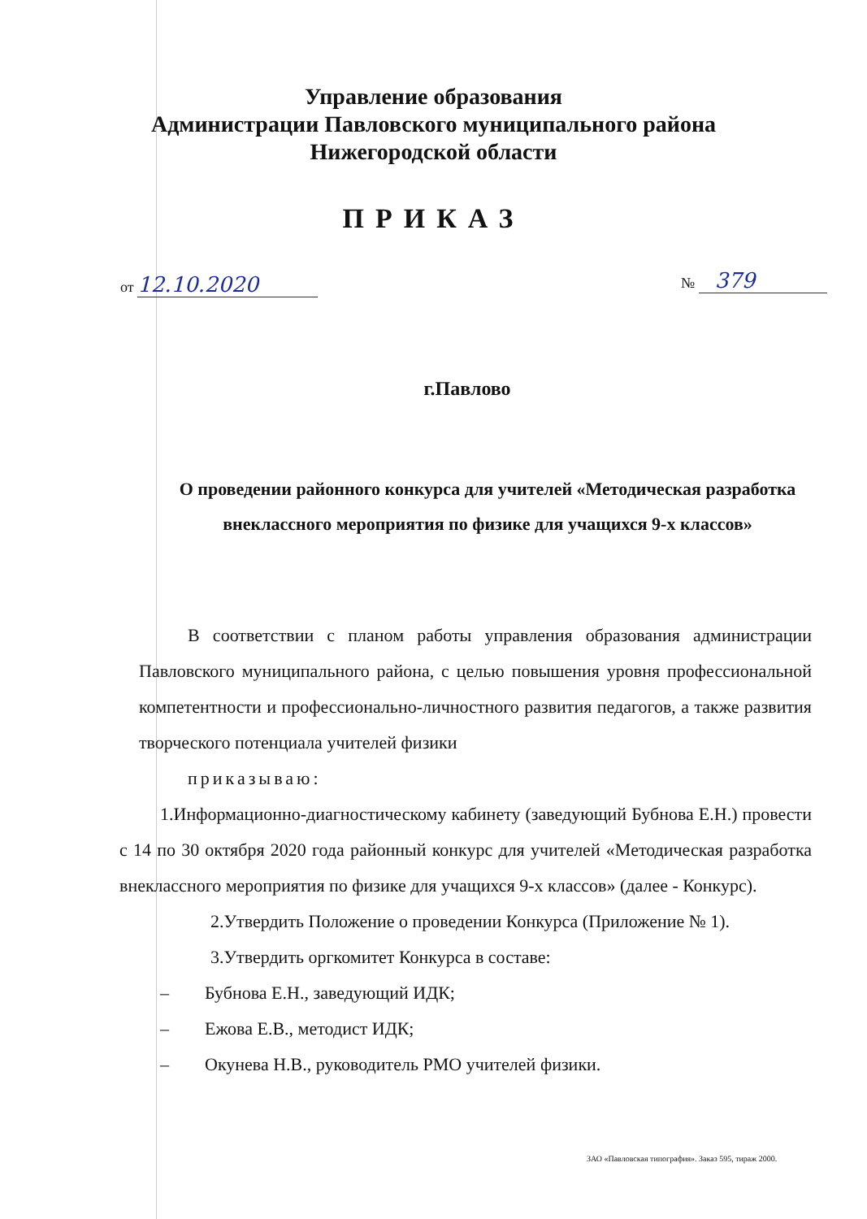Управление образования
Администрации Павловского муниципального района
Нижегородской области
ПРИКАЗ
от 12.10.2020 № 379
г.Павлово
О проведении районного конкурса для учителей «Методическая разработка внеклассного мероприятия по физике для учащихся 9-х классов»
В соответствии с планом работы управления образования администрации Павловского муниципального района, с целью повышения уровня профессиональной компетентности и профессионально-личностного развития педагогов, а также развития творческого потенциала учителей физики
приказываю:
1.Информационно-диагностическому кабинету (заведующий Бубнова Е.Н.) провести с 14 по 30 октября 2020 года районный конкурс для учителей «Методическая разработка внеклассного мероприятия по физике для учащихся 9-х классов» (далее - Конкурс).
2.Утвердить Положение о проведении Конкурса (Приложение № 1).
3.Утвердить оргкомитет Конкурса в составе:
– Бубнова Е.Н., заведующий ИДК;
– Ежова Е.В., методист ИДК;
– Окунева Н.В., руководитель РМО учителей физики.
ЗАО «Павловская типография». Заказ 595, тираж 2000.